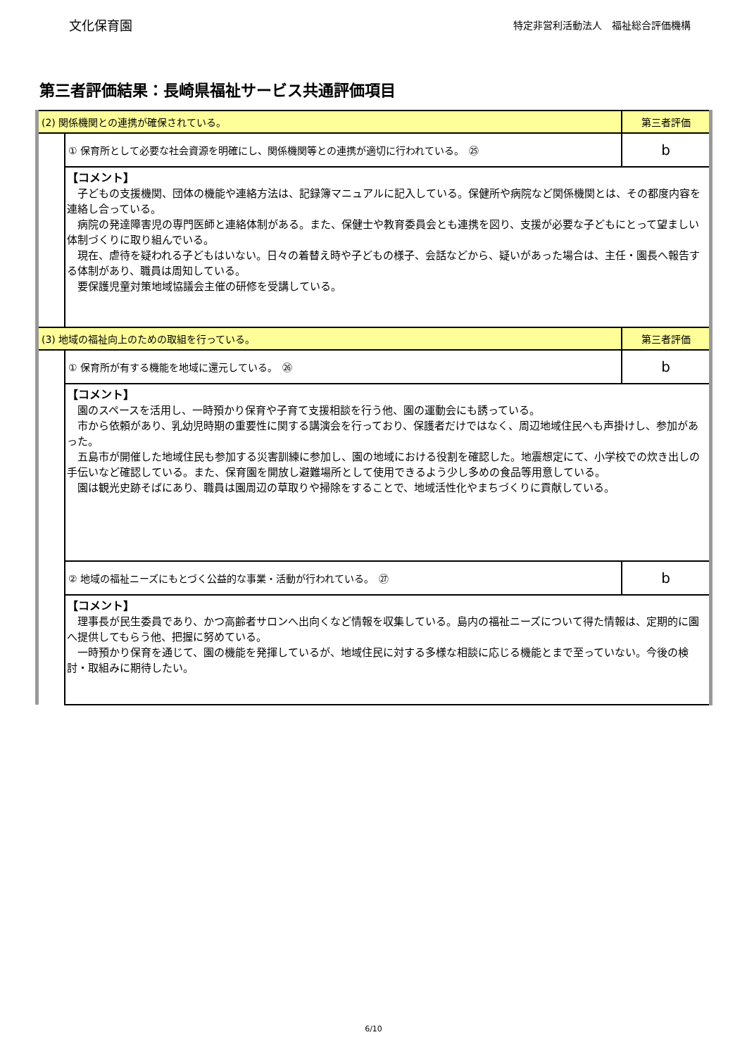文化保育園
特定非営利活動法人　福祉総合評価機構
第三者評価結果：長崎県福祉サービス共通評価項目
| (2) 関係機関との連携が確保されている。 | | 第三者評価 |
| | ① 保育所として必要な社会資源を明確にし、関係機関等との連携が適切に行われている。 ㉕ | b |
| | 【コメント】 子どもの支援機関、団体の機能や連絡方法は、記録簿マニュアルに記入している。保健所や病院など関係機関とは、その都度内容を連絡し合っている。 病院の発達障害児の専門医師と連絡体制がある。また、保健士や教育委員会とも連携を図り、支援が必要な子どもにとって望ましい体制づくりに取り組んでいる。 現在、虐待を疑われる子どもはいない。日々の着替え時や子どもの様子、会話などから、疑いがあった場合は、主任・園長へ報告する体制があり、職員は周知している。 要保護児童対策地域協議会主催の研修を受講している。 | |
| (3) 地域の福祉向上のための取組を行っている。 | | 第三者評価 |
| | ① 保育所が有する機能を地域に還元している。 ㉖ | b |
| | 【コメント】 園のスペースを活用し、一時預かり保育や子育て支援相談を行う他、園の運動会にも誘っている。 市から依頼があり、乳幼児時期の重要性に関する講演会を行っており、保護者だけではなく、周辺地域住民へも声掛けし、参加があった。 五島市が開催した地域住民も参加する災害訓練に参加し、園の地域における役割を確認した。地震想定にて、小学校での炊き出しの手伝いなど確認している。また、保育園を開放し避難場所として使用できるよう少し多めの食品等用意している。 園は観光史跡そばにあり、職員は園周辺の草取りや掃除をすることで、地域活性化やまちづくりに貢献している。 | |
| | ② 地域の福祉ニーズにもとづく公益的な事業・活動が行われている。 ㉗ | b |
| | 【コメント】 理事長が民生委員であり、かつ高齢者サロンへ出向くなど情報を収集している。島内の福祉ニーズについて得た情報は、定期的に園へ提供してもらう他、把握に努めている。 一時預かり保育を通じて、園の機能を発揮しているが、地域住民に対する多様な相談に応じる機能とまで至っていない。今後の検討・取組みに期待したい。 | |
6/10